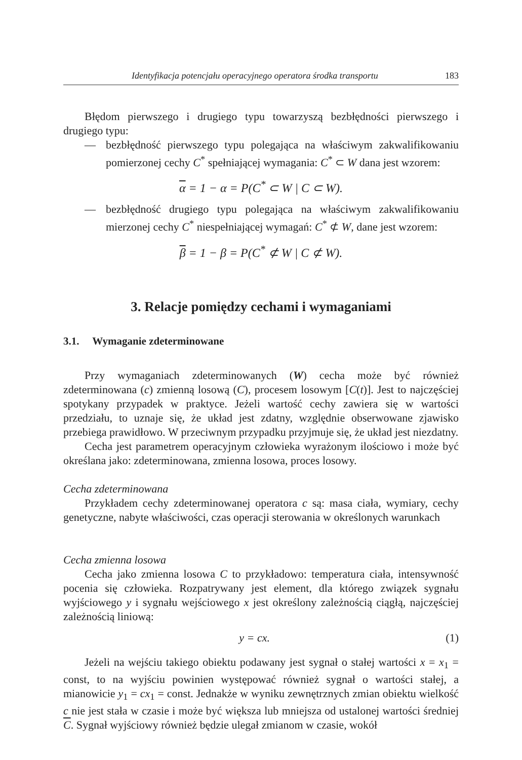Identyfikacja potencjału operacyjnego operatora środka transportu 183
Błędom pierwszego i drugiego typu towarzyszą bezbłędności pierwszego i drugiego typu:
— bezbłędność pierwszego typu polegająca na właściwym zakwalifikowaniu pomierzonej cechy C<sup>*</sup> spełniającej wymagania: C<sup>*</sup> ⊂ W dana jest wzorem:
α = 1 − α = P(C<sup>*</sup> ⊂ W | C ⊂ W).
— bezbłędność drugiego typu polegająca na właściwym zakwalifikowaniu mierzonej cechy C<sup>*</sup> niespełniającej wymagań: C<sup>*</sup> ⊄ W, dane jest wzorem:
β = 1 − β = P(C<sup>*</sup> ⊄ W | C ⊄ W).
3. Relacje pomiędzy cechami i wymaganiami
3.1. Wymaganie zdeterminowane
Przy wymaganiach zdeterminowanych (W) cecha może być również zdeterminowana (c) zmienną losową (C), procesem losowym [C(t)]. Jest to najczęściej spotykany przypadek w praktyce. Jeżeli wartość cechy zawiera się w wartości przedziału, to uznaje się, że układ jest zdatny, względnie obserwowane zjawisko przebiega prawidłowo. W przeciwnym przypadku przyjmuje się, że układ jest niezdatny.
Cecha jest parametrem operacyjnym człowieka wyrażonym ilościowo i może być określana jako: zdeterminowana, zmienna losowa, proces losowy.
Cecha zdeterminowana
Przykładem cechy zdeterminowanej operatora c są: masa ciała, wymiary, cechy genetyczne, nabyte właściwości, czas operacji sterowania w określonych warunkach
Cecha zmienna losowa
Cecha jako zmienna losowa C to przykładowo: temperatura ciała, intensywność pocenia się człowieka. Rozpatrywany jest element, dla którego związek sygnału wyjściowego y i sygnału wejściowego x jest określony zależnością ciągłą, najczęściej zależnością liniową:
y = cx. (1)
Jeżeli na wejściu takiego obiektu podawany jest sygnał o stałej wartości x = x<sub>1</sub> = const, to na wyjściu powinien występować również sygnał o wartości stałej, a mianowicie y<sub>1</sub> = cx<sub>1</sub> = const. Jednakże w wyniku zewnętrznych zmian obiektu wielkość c nie jest stała w czasie i może być większa lub mniejsza od ustalonej wartości średniej C. Sygnał wyjściowy również będzie ulegał zmianom w czasie, wokół